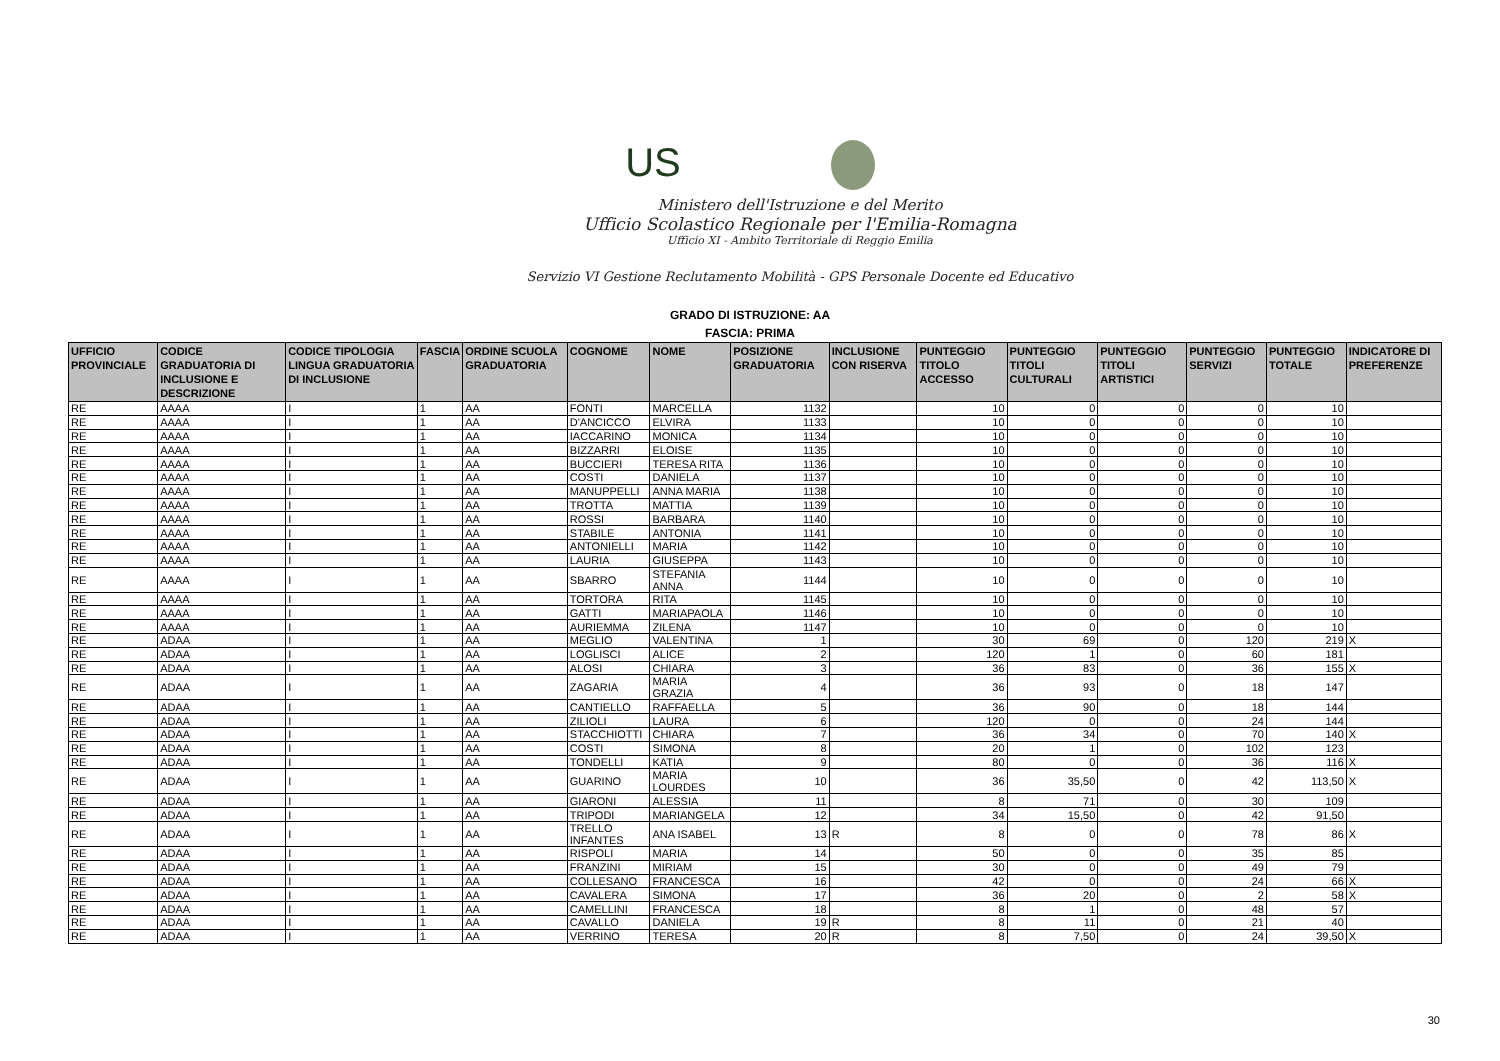US
Ministero dell'Istruzione e del Merito
Ufficio Scolastico Regionale per l'Emilia-Romagna
Ufficio XI - Ambito Territoriale di Reggio Emilia
Servizio VI Gestione Reclutamento Mobilità - GPS Personale Docente ed Educativo
GRADO DI ISTRUZIONE: AA
FASCIA: PRIMA
| UFFICIO PROVINCIALE | CODICE GRADUATORIA DI INCLUSIONE E DESCRIZIONE | CODICE TIPOLOGIA LINGUA GRADUATORIA DI INCLUSIONE | FASCIA | ORDINE SCUOLA GRADUATORIA | COGNOME | NOME | POSIZIONE GRADUATORIA | INCLUSIONE CON RISERVA | PUNTEGGIO TITOLO ACCESSO | PUNTEGGIO TITOLI CULTURALI | PUNTEGGIO TITOLI ARTISTICI | PUNTEGGIO SERVIZI | PUNTEGGIO TOTALE | INDICATORE DI PREFERENZE |
| --- | --- | --- | --- | --- | --- | --- | --- | --- | --- | --- | --- | --- | --- | --- |
| RE | AAAA | I | 1 | AA | FONTI | MARCELLA | 1132 | | 10 | 0 | 0 | 0 | 10 | |
| RE | AAAA | I | 1 | AA | D'ANCICCO | ELVIRA | 1133 | | 10 | 0 | 0 | 0 | 10 | |
| RE | AAAA | I | 1 | AA | IACCARINO | MONICA | 1134 | | 10 | 0 | 0 | 0 | 10 | |
| RE | AAAA | I | 1 | AA | BIZZARRI | ELOISE | 1135 | | 10 | 0 | 0 | 0 | 10 | |
| RE | AAAA | I | 1 | AA | BUCCIERI | TERESA RITA | 1136 | | 10 | 0 | 0 | 0 | 10 | |
| RE | AAAA | I | 1 | AA | COSTI | DANIELA | 1137 | | 10 | 0 | 0 | 0 | 10 | |
| RE | AAAA | I | 1 | AA | MANUPPELLI | ANNA MARIA | 1138 | | 10 | 0 | 0 | 0 | 10 | |
| RE | AAAA | I | 1 | AA | TROTTA | MATTIA | 1139 | | 10 | 0 | 0 | 0 | 10 | |
| RE | AAAA | I | 1 | AA | ROSSI | BARBARA | 1140 | | 10 | 0 | 0 | 0 | 10 | |
| RE | AAAA | I | 1 | AA | STABILE | ANTONIA | 1141 | | 10 | 0 | 0 | 0 | 10 | |
| RE | AAAA | I | 1 | AA | ANTONIELLI | MARIA | 1142 | | 10 | 0 | 0 | 0 | 10 | |
| RE | AAAA | I | 1 | AA | LAURIA | GIUSEPPA | 1143 | | 10 | 0 | 0 | 0 | 10 | |
| RE | AAAA | I | 1 | AA | SBARRO | STEFANIA ANNA | 1144 | | 10 | 0 | 0 | 0 | 10 | |
| RE | AAAA | I | 1 | AA | TORTORA | RITA | 1145 | | 10 | 0 | 0 | 0 | 10 | |
| RE | AAAA | I | 1 | AA | GATTI | MARIAPAOLA | 1146 | | 10 | 0 | 0 | 0 | 10 | |
| RE | AAAA | I | 1 | AA | AURIEMMA | ZILENA | 1147 | | 10 | 0 | 0 | 0 | 10 | |
| RE | ADAA | I | 1 | AA | MEGLIO | VALENTINA | 1 | | 30 | 69 | 0 | 120 | 219 | X |
| RE | ADAA | I | 1 | AA | LOGLISCI | ALICE | 2 | | 120 | 1 | 0 | 60 | 181 | |
| RE | ADAA | I | 1 | AA | ALOSI | CHIARA | 3 | | 36 | 83 | 0 | 36 | 155 | X |
| RE | ADAA | I | 1 | AA | ZAGARIA | MARIA GRAZIA | 4 | | 36 | 93 | 0 | 18 | 147 | |
| RE | ADAA | I | 1 | AA | CANTIELLO | RAFFAELLA | 5 | | 36 | 90 | 0 | 18 | 144 | |
| RE | ADAA | I | 1 | AA | ZILIOLI | LAURA | 6 | | 120 | 0 | 0 | 24 | 144 | |
| RE | ADAA | I | 1 | AA | STACCHIOTTI | CHIARA | 7 | | 36 | 34 | 0 | 70 | 140 | X |
| RE | ADAA | I | 1 | AA | COSTI | SIMONA | 8 | | 20 | 1 | 0 | 102 | 123 | |
| RE | ADAA | I | 1 | AA | TONDELLI | KATIA | 9 | | 80 | 0 | 0 | 36 | 116 | X |
| RE | ADAA | I | 1 | AA | GUARINO | MARIA LOURDES | 10 | | 36 | 35,50 | 0 | 42 | 113,50 | X |
| RE | ADAA | I | 1 | AA | GIARONI | ALESSIA | 11 | | 8 | 71 | 0 | 30 | 109 | |
| RE | ADAA | I | 1 | AA | TRIPODI | MARIANGELA | 12 | | 34 | 15,50 | 0 | 42 | 91,50 | |
| RE | ADAA | I | 1 | AA | TRELLO INFANTES | ANA ISABEL | 13 | R | 8 | 0 | 0 | 78 | 86 | X |
| RE | ADAA | I | 1 | AA | RISPOLI | MARIA | 14 | | 50 | 0 | 0 | 35 | 85 | |
| RE | ADAA | I | 1 | AA | FRANZINI | MIRIAM | 15 | | 30 | 0 | 0 | 49 | 79 | |
| RE | ADAA | I | 1 | AA | COLLESANO | FRANCESCA | 16 | | 42 | 0 | 0 | 24 | 66 | X |
| RE | ADAA | I | 1 | AA | CAVALERA | SIMONA | 17 | | 36 | 20 | 0 | 2 | 58 | X |
| RE | ADAA | I | 1 | AA | CAMELLINI | FRANCESCA | 18 | | 8 | 1 | 0 | 48 | 57 | |
| RE | ADAA | I | 1 | AA | CAVALLO | DANIELA | 19 | R | 8 | 11 | 0 | 21 | 40 | |
| RE | ADAA | I | 1 | AA | VERRINO | TERESA | 20 | R | 8 | 7,50 | 0 | 24 | 39,50 | X |
30